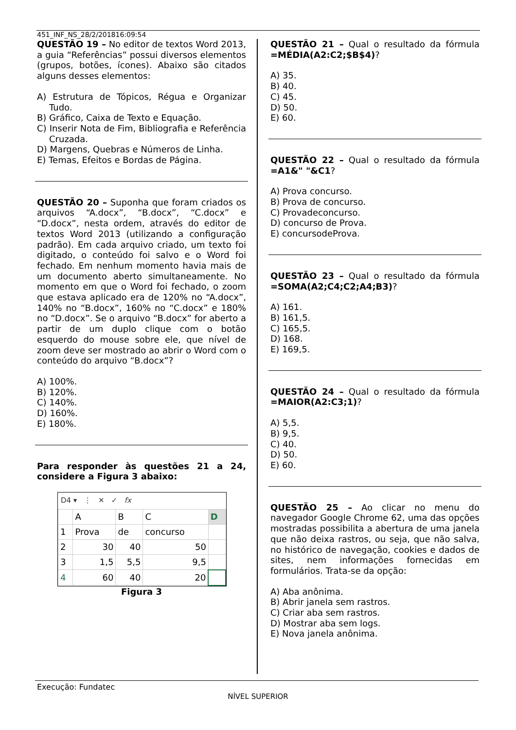451_INF_NS_28/2/201816:09:54
QUESTÃO 19 – No editor de textos Word 2013, a guia “Referências” possui diversos elementos (grupos, botões, ícones). Abaixo são citados alguns desses elementos:
A) Estrutura de Tópicos, Régua e Organizar Tudo.
B) Gráfico, Caixa de Texto e Equação.
C) Inserir Nota de Fim, Bibliografia e Referência Cruzada.
D) Margens, Quebras e Números de Linha.
E) Temas, Efeitos e Bordas de Página.
QUESTÃO 20 – Suponha que foram criados os arquivos “A.docx”, “B.docx”, “C.docx” e “D.docx”, nesta ordem, através do editor de textos Word 2013 (utilizando a configuração padrão). Em cada arquivo criado, um texto foi digitado, o conteúdo foi salvo e o Word foi fechado. Em nenhum momento havia mais de um documento aberto simultaneamente. No momento em que o Word foi fechado, o zoom que estava aplicado era de 120% no “A.docx”, 140% no “B.docx”, 160% no “C.docx” e 180% no “D.docx”. Se o arquivo “B.docx” for aberto a partir de um duplo clique com o botão esquerdo do mouse sobre ele, que nível de zoom deve ser mostrado ao abrir o Word com o conteúdo do arquivo “B.docx”?
A) 100%.
B) 120%.
C) 140%.
D) 160%.
E) 180%.
Para responder às questões 21 a 24, considere a Figura 3 abaixo:
D4 ▾ ⋮ ✕ ✓ fx
| | A | B | C | D |
| --- | --- | --- | --- | --- |
| 1 | Prova | de | concurso | |
| 2 | 30 | 40 | 50 | |
| 3 | 1,5 | 5,5 | 9,5 | |
| 4 | 60 | 40 | 20 | |
Figura 3
QUESTÃO 21 – Qual o resultado da fórmula =MÉDIA(A2:C2;$B$4)?
A) 35.
B) 40.
C) 45.
D) 50.
E) 60.
QUESTÃO 22 – Qual o resultado da fórmula =A1&" "&C1?
A) Prova concurso.
B) Prova de concurso.
C) Provadeconcurso.
D) concurso de Prova.
E) concursodeProva.
QUESTÃO 23 – Qual o resultado da fórmula =SOMA(A2;C4;C2;A4;B3)?
A) 161.
B) 161,5.
C) 165,5.
D) 168.
E) 169,5.
QUESTÃO 24 – Qual o resultado da fórmula =MAIOR(A2:C3;1)?
A) 5,5.
B) 9,5.
C) 40.
D) 50.
E) 60.
QUESTÃO 25 – Ao clicar no menu do navegador Google Chrome 62, uma das opções mostradas possibilita a abertura de uma janela que não deixa rastros, ou seja, que não salva, no histórico de navegação, cookies e dados de sites, nem informações fornecidas em formulários. Trata-se da opção:
A) Aba anônima.
B) Abrir janela sem rastros.
C) Criar aba sem rastros.
D) Mostrar aba sem logs.
E) Nova janela anônima.
Execução: Fundatec
NÍVEL SUPERIOR